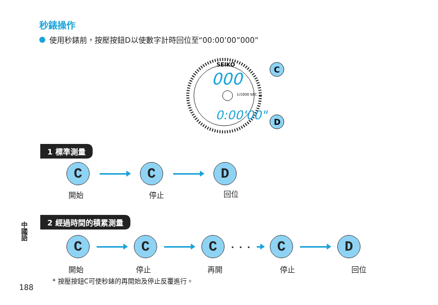秒錶操作
使用秒錶前，按壓按鈕D以使數字計時回位至“00:00’00”000”
000
0:00'00"
SEIKO
1/1000 SEC.
C
D
1 標準測量
C C D
開始 停止 回位
2 經過時間的積累測量
中國語
C C C
・・・
C D
開始 停止 再開 停止 回位
* 按壓按鈕C可使秒錶的再開始及停止反覆進行。
188